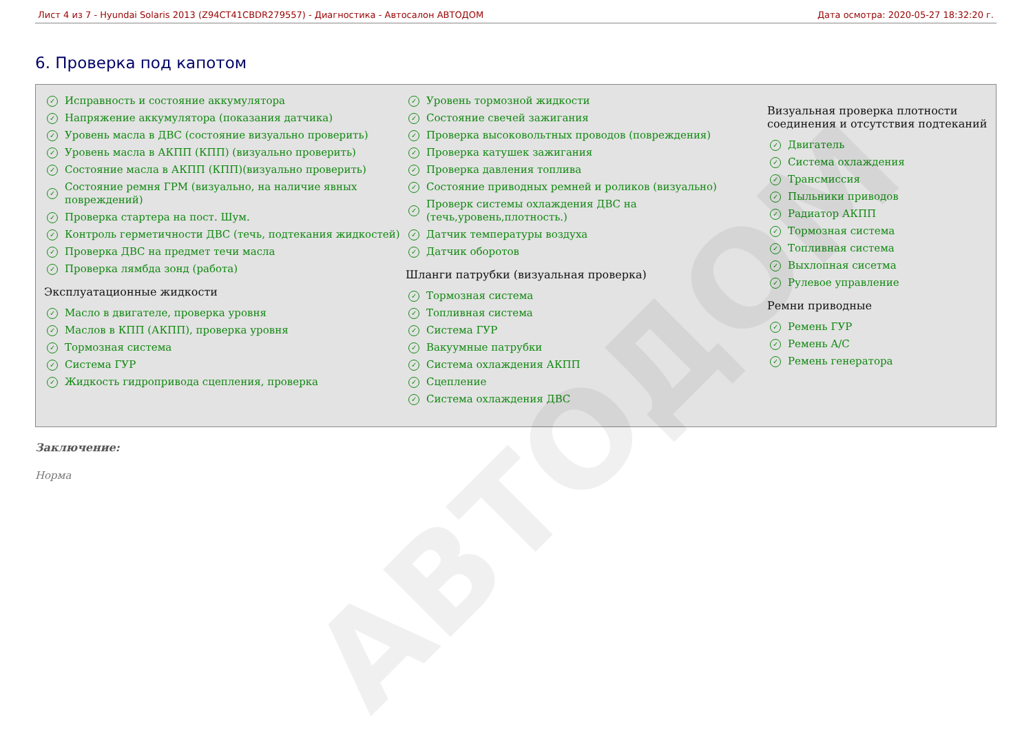Лист 4 из 7 - Hyundai Solaris 2013 (Z94CT41CBDR279557) - Диагностика - Автосалон АВТОДОМ Дата осмотра: 2020-05-27 18:32:20 г.
6. Проверка под капотом
✓ Исправность и состояние аккумулятора
✓ Напряжение аккумулятора (показания датчика)
✓ Уровень масла в ДВС (состояние визуально проверить)
✓ Уровень масла в АКПП (КПП) (визуально проверить)
✓ Состояние масла в АКПП (КПП)(визуально проверить)
✓ Состояние ремня ГРМ (визуально, на наличие явных повреждений)
✓ Проверка стартера на пост. Шум.
✓ Контроль герметичности ДВС (течь, подтекания жидкостей)
✓ Проверка ДВС на предмет течи масла
✓ Проверка лямбда зонд (работа)
Эксплуатационные жидкости
✓ Масло в двигателе, проверка уровня
✓ Маслов в КПП (АКПП), проверка уровня
✓ Тормозная система
✓ Система ГУР
✓ Жидкость гидропривода сцепления, проверка
✓ Уровень тормозной жидкости
✓ Состояние свечей зажигания
✓ Проверка высоковольтных проводов (повреждения)
✓ Проверка катушек зажигания
✓ Проверка давления топлива
✓ Состояние приводных ремней и роликов (визуально)
✓ Проверк системы охлаждения ДВС на (течь,уровень,плотность.)
✓ Датчик температуры воздуха
✓ Датчик оборотов
Шланги патрубки (визуальная проверка)
✓ Тормозная система
✓ Топливная система
✓ Система ГУР
✓ Вакуумные патрубки
✓ Система охлаждения АКПП
✓ Сцепление
✓ Система охлаждения ДВС
Визуальная проверка плотности соединения и отсутствия подтеканий
✓ Двигатель
✓ Система охлаждения
✓ Трансмиссия
✓ Пыльники приводов
✓ Радиатор АКПП
✓ Тормозная система
✓ Топливная система
✓ Выхлопная сисетма
✓ Рулевое управление
Ремни приводные
✓ Ремень ГУР
✓ Ремень A/C
✓ Ремень генератора
Заключение:
Норма
АВТОДОМ